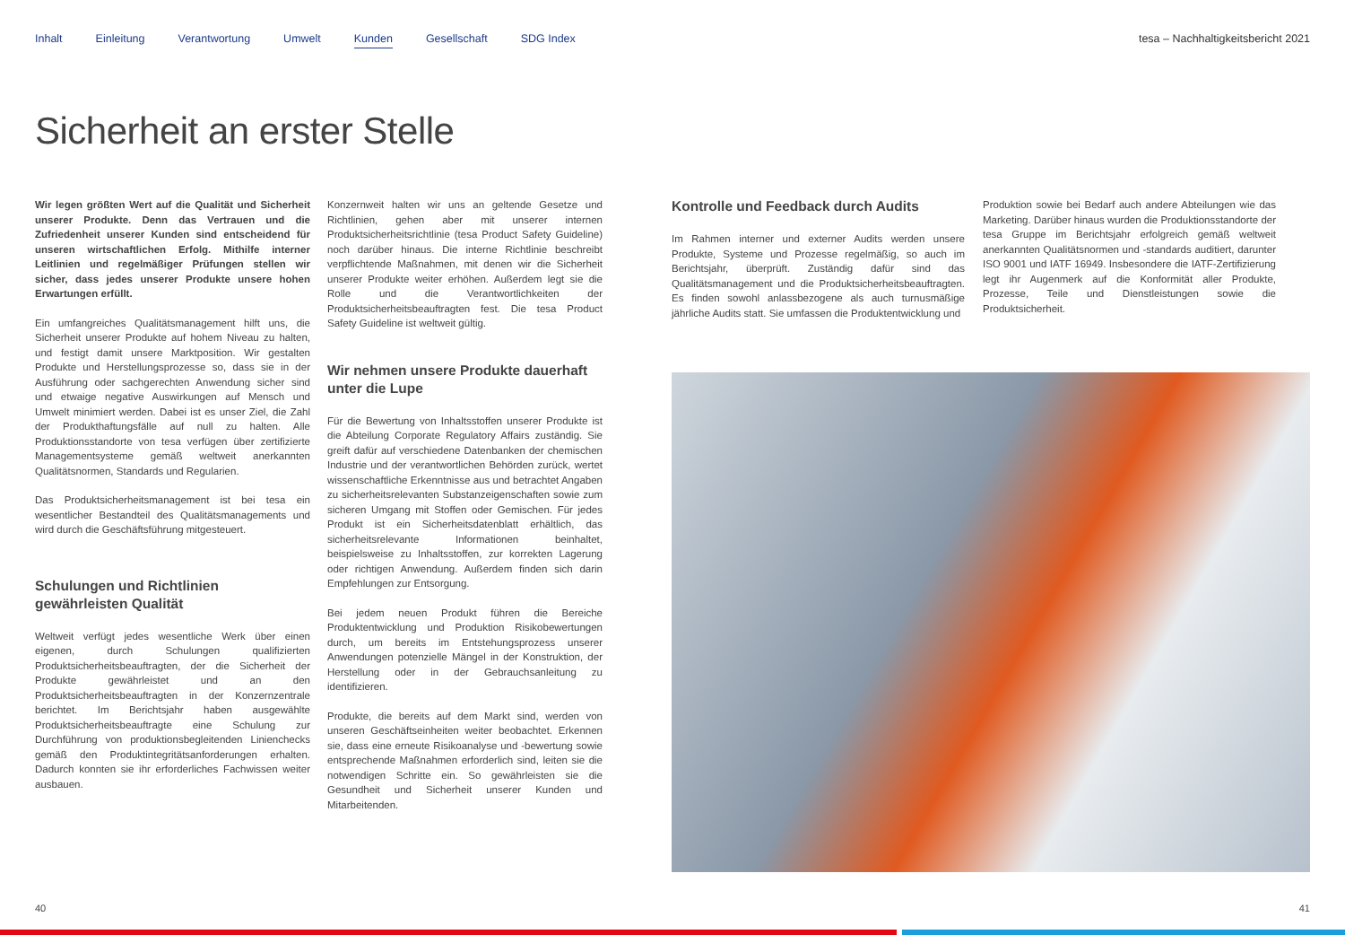Inhalt Einleitung Verantwortung Umwelt Kunden Gesellschaft SDG Index tesa – Nachhaltigkeitsbericht 2021
Sicherheit an erster Stelle
Wir legen größten Wert auf die Qualität und Sicherheit unserer Produkte. Denn das Vertrauen und die Zufriedenheit unserer Kunden sind entscheidend für unseren wirtschaftlichen Erfolg. Mithilfe interner Leitlinien und regelmäßiger Prüfungen stellen wir sicher, dass jedes unserer Produkte unsere hohen Erwartungen erfüllt.
Ein umfangreiches Qualitätsmanagement hilft uns, die Sicherheit unserer Produkte auf hohem Niveau zu halten, und festigt damit unsere Marktposition. Wir gestalten Produkte und Herstellungsprozesse so, dass sie in der Ausführung oder sachgerechten Anwendung sicher sind und etwaige negative Auswirkungen auf Mensch und Umwelt minimiert werden. Dabei ist es unser Ziel, die Zahl der Produkthaftungsfälle auf null zu halten. Alle Produktionsstandorte von tesa verfügen über zertifizierte Managementsysteme gemäß weltweit anerkannten Qualitätsnormen, Standards und Regularien.
Das Produktsicherheitsmanagement ist bei tesa ein wesentlicher Bestandteil des Qualitätsmanagements und wird durch die Geschäftsführung mitgesteuert.
Schulungen und Richtlinien gewährleisten Qualität
Weltweit verfügt jedes wesentliche Werk über einen eigenen, durch Schulungen qualifizierten Produktsicherheitsbeauftragten, der die Sicherheit der Produkte gewährleistet und an den Produktsicherheitsbeauftragten in der Konzernzentrale berichtet. Im Berichtsjahr haben ausgewählte Produktsicherheitsbeauftragte eine Schulung zur Durchführung von produktionsbegleitenden Linienchecks gemäß den Produktintegritätsanforderungen erhalten. Dadurch konnten sie ihr erforderliches Fachwissen weiter ausbauen.
Konzernweit halten wir uns an geltende Gesetze und Richtlinien, gehen aber mit unserer internen Produktsicherheitsrichtlinie (tesa Product Safety Guideline) noch darüber hinaus. Die interne Richtlinie beschreibt verpflichtende Maßnahmen, mit denen wir die Sicherheit unserer Produkte weiter erhöhen. Außerdem legt sie die Rolle und die Verantwortlichkeiten der Produktsicherheitsbeauftragten fest. Die tesa Product Safety Guideline ist weltweit gültig.
Wir nehmen unsere Produkte dauerhaft unter die Lupe
Für die Bewertung von Inhaltsstoffen unserer Produkte ist die Abteilung Corporate Regulatory Affairs zuständig. Sie greift dafür auf verschiedene Datenbanken der chemischen Industrie und der verantwortlichen Behörden zurück, wertet wissenschaftliche Erkenntnisse aus und betrachtet Angaben zu sicherheitsrelevanten Substanzeigenschaften sowie zum sicheren Umgang mit Stoffen oder Gemischen. Für jedes Produkt ist ein Sicherheitsdatenblatt erhältlich, das sicherheitsrelevante Informationen beinhaltet, beispielsweise zu Inhaltsstoffen, zur korrekten Lagerung oder richtigen Anwendung. Außerdem finden sich darin Empfehlungen zur Entsorgung.
Bei jedem neuen Produkt führen die Bereiche Produktentwicklung und Produktion Risikobewertungen durch, um bereits im Entstehungsprozess unserer Anwendungen potenzielle Mängel in der Konstruktion, der Herstellung oder in der Gebrauchsanleitung zu identifizieren.
Produkte, die bereits auf dem Markt sind, werden von unseren Geschäftseinheiten weiter beobachtet. Erkennen sie, dass eine erneute Risikoanalyse und -bewertung sowie entsprechende Maßnahmen erforderlich sind, leiten sie die notwendigen Schritte ein. So gewährleisten sie die Gesundheit und Sicherheit unserer Kunden und Mitarbeitenden.
Kontrolle und Feedback durch Audits
Im Rahmen interner und externer Audits werden unsere Produkte, Systeme und Prozesse regelmäßig, so auch im Berichtsjahr, überprüft. Zuständig dafür sind das Qualitätsmanagement und die Produktsicherheitsbeauftragten. Es finden sowohl anlassbezogene als auch turnusmäßige jährliche Audits statt. Sie umfassen die Produktentwicklung und
Produktion sowie bei Bedarf auch andere Abteilungen wie das Marketing. Darüber hinaus wurden die Produktionsstandorte der tesa Gruppe im Berichtsjahr erfolgreich gemäß weltweit anerkannten Qualitätsnormen und -standards auditiert, darunter ISO 9001 und IATF 16949. Insbesondere die IATF-Zertifizierung legt ihr Augenmerk auf die Konformität aller Produkte, Prozesse, Teile und Dienstleistungen sowie die Produktsicherheit.
40 41